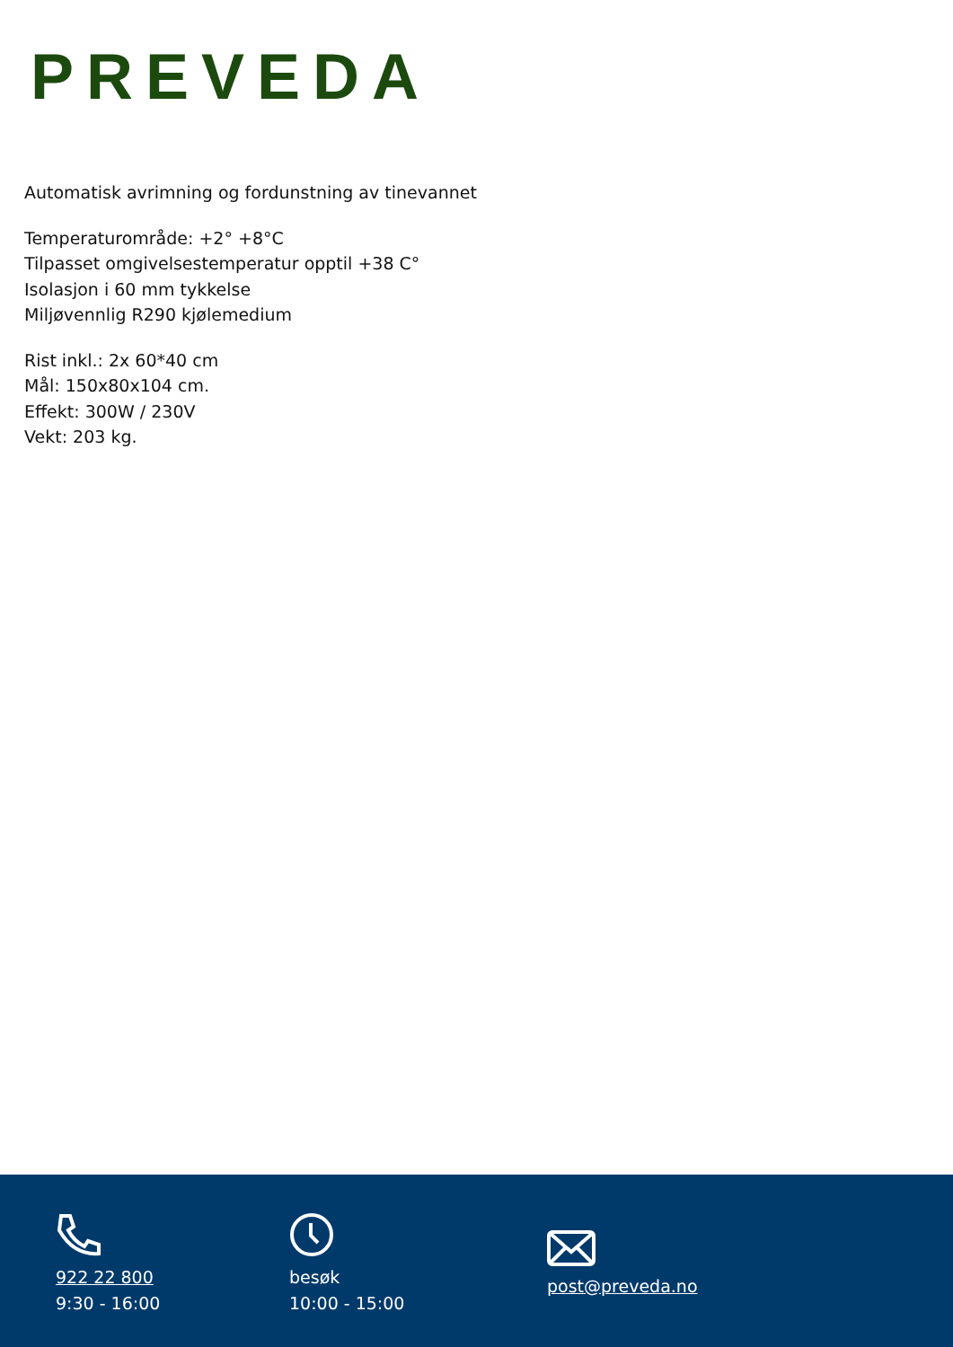PREVEDA
Automatisk avrimning og fordunstning av tinevannet
Temperaturområde: +2° +8°C
Tilpasset omgivelsestemperatur opptil +38 C°
Isolasjon i 60 mm tykkelse
Miljøvennlig R290 kjølemedium
Rist inkl.: 2x 60*40 cm
Mål: 150x80x104 cm.
Effekt: 300W / 230V
Vekt: 203 kg.
922 22 800
9:30 - 16:00
besøk
10:00 - 15:00
post@preveda.no